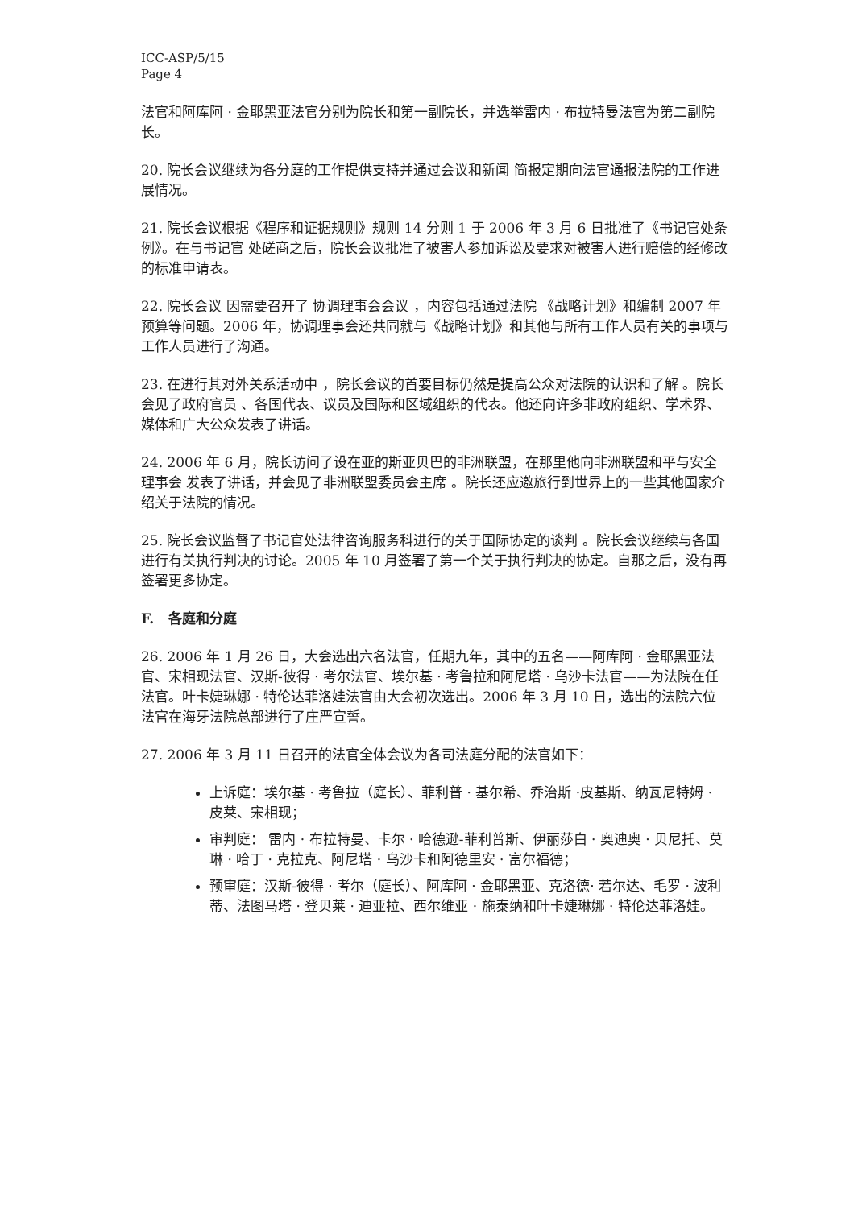ICC-ASP/5/15
Page 4
法官和阿库阿 · 金耶黑亚法官分别为院长和第一副院长，并选举雷内 · 布拉特曼法官为第二副院长。
20. 院长会议继续为各分庭的工作提供支持并通过会议和新闻 简报定期向法官通报法院的工作进展情况。
21. 院长会议根据《程序和证据规则》规则 14 分则 1 于 2006 年 3 月 6 日批准了《书记官处条例》。在与书记官 处磋商之后，院长会议批准了被害人参加诉讼及要求对被害人进行赔偿的经修改的标准申请表。
22. 院长会议 因需要召开了 协调理事会会议 ，内容包括通过法院 《战略计划》和编制 2007 年预算等问题。2006 年，协调理事会还共同就与《战略计划》和其他与所有工作人员有关的事项与工作人员进行了沟通。
23. 在进行其对外关系活动中 ，院长会议的首要目标仍然是提高公众对法院的认识和了解 。院长会见了政府官员 、各国代表、议员及国际和区域组织的代表。他还向许多非政府组织、学术界、媒体和广大公众发表了讲话。
24. 2006 年 6 月，院长访问了设在亚的斯亚贝巴的非洲联盟，在那里他向非洲联盟和平与安全理事会 发表了讲话，并会见了非洲联盟委员会主席 。院长还应邀旅行到世界上的一些其他国家介绍关于法院的情况。
25. 院长会议监督了书记官处法律咨询服务科进行的关于国际协定的谈判 。院长会议继续与各国进行有关执行判决的讨论。2005 年 10 月签署了第一个关于执行判决的协定。自那之后，没有再签署更多协定。
F. 各庭和分庭
26. 2006 年 1 月 26 日，大会选出六名法官，任期九年，其中的五名——阿库阿 · 金耶黑亚法官、宋相现法官、汉斯-彼得 · 考尔法官、埃尔基 · 考鲁拉和阿尼塔 · 乌沙卡法官——为法院在任法官。叶卡婕琳娜 · 特伦达菲洛娃法官由大会初次选出。2006 年 3 月 10 日，选出的法院六位法官在海牙法院总部进行了庄严宣誓。
27. 2006 年 3 月 11 日召开的法官全体会议为各司法庭分配的法官如下：
上诉庭：埃尔基 · 考鲁拉（庭长）、菲利普 · 基尔希、乔治斯 ·皮基斯、纳瓦尼特姆 · 皮莱、宋相现；
审判庭： 雷内 · 布拉特曼、卡尔 · 哈德逊-菲利普斯、伊丽莎白 · 奥迪奥 · 贝尼托、莫琳 · 哈丁 · 克拉克、阿尼塔 · 乌沙卡和阿德里安 · 富尔福德；
预审庭：汉斯-彼得 · 考尔（庭长）、阿库阿 · 金耶黑亚、克洛德· 若尔达、毛罗 · 波利蒂、法图马塔 · 登贝莱 · 迪亚拉、西尔维亚 · 施泰纳和叶卡婕琳娜 · 特伦达菲洛娃。